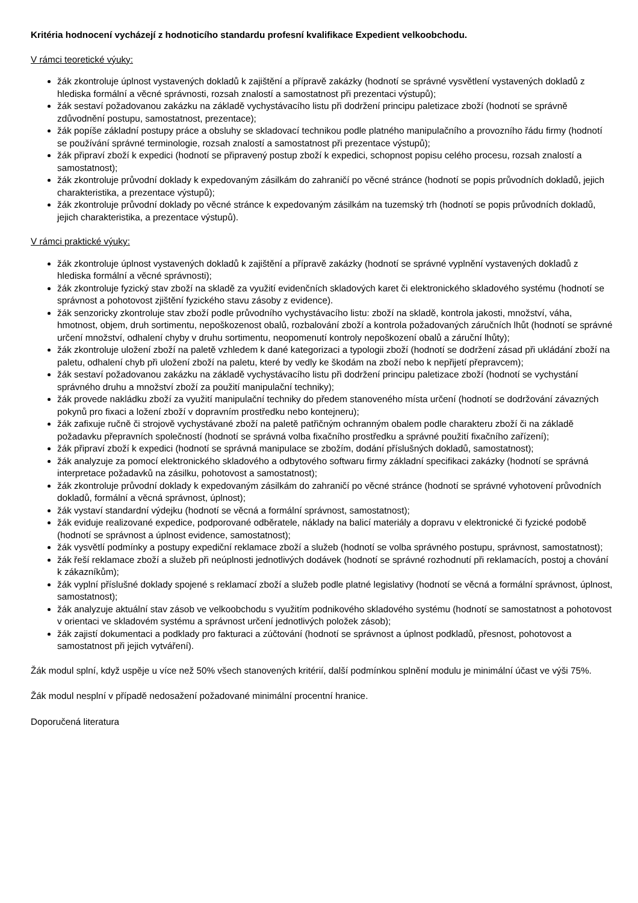Kritéria hodnocení vycházejí z hodnoticího standardu profesní kvalifikace Expedient velkoobchodu.
V rámci teoretické výuky:
žák zkontroluje úplnost vystavených dokladů k zajištění a přípravě zakázky (hodnotí se správné vysvětlení vystavených dokladů z hlediska formální a věcné správnosti, rozsah znalostí a samostatnost při prezentaci výstupů);
žák sestaví požadovanou zakázku na základě vychystávacího listu při dodržení principu paletizace zboží (hodnotí se správně zdůvodnění postupu, samostatnost, prezentace);
žák popíše základní postupy práce a obsluhy se skladovací technikou podle platného manipulačního a provozního řádu firmy (hodnotí se používání správné terminologie, rozsah znalostí a samostatnost při prezentace výstupů);
žák připraví zboží k expedici (hodnotí se připravený postup zboží k expedici, schopnost popisu celého procesu, rozsah znalostí a samostatnost);
žák zkontroluje průvodní doklady k expedovaným zásilkám do zahraničí po věcné stránce (hodnotí se popis průvodních dokladů, jejich charakteristika, a prezentace výstupů);
žák zkontroluje průvodní doklady po věcné stránce k expedovaným zásilkám na tuzemský trh (hodnotí se popis průvodních dokladů, jejich charakteristika, a prezentace výstupů).
V rámci praktické výuky:
žák zkontroluje úplnost vystavených dokladů k zajištění a přípravě zakázky (hodnotí se správné vyplnění vystavených dokladů z hlediska formální a věcné správnosti);
žák zkontroluje fyzický stav zboží na skladě za využití evidenčních skladových karet či elektronického skladového systému (hodnotí se správnost a pohotovost zjištění fyzického stavu zásoby z evidence).
žák senzoricky zkontroluje stav zboží podle průvodního vychystávacího listu: zboží na skladě, kontrola jakosti, množství, váha, hmotnost, objem, druh sortimentu, nepoškozenost obalů, rozbalování zboží a kontrola požadovaných záručních lhůt (hodnotí se správné určení množství, odhalení chyby v druhu sortimentu, neopomenutí kontroly nepoškození obalů a záruční lhůty);
žák zkontroluje uložení zboží na paletě vzhledem k dané kategorizaci a typologii zboží (hodnotí se dodržení zásad při ukládání zboží na paletu, odhalení chyb při uložení zboží na paletu, které by vedly ke škodám na zboží nebo k nepřijetí přepravcem);
žák sestaví požadovanou zakázku na základě vychystávacího listu při dodržení principu paletizace zboží (hodnotí se vychystání správného druhu a množství zboží za použití manipulační techniky);
žák provede nakládku zboží za využití manipulační techniky do předem stanoveného místa určení (hodnotí se dodržování závazných pokynů pro fixaci a ložení zboží v dopravním prostředku nebo kontejneru);
žák zafixuje ručně či strojově vychystávané zboží na paletě patřičným ochranným obalem podle charakteru zboží či na základě požadavku přepravních společností (hodnotí se správná volba fixačního prostředku a správné použití fixačního zařízení);
žák připraví zboží k expedici (hodnotí se správná manipulace se zbožím, dodání příslušných dokladů, samostatnost);
žák analyzuje za pomocí elektronického skladového a odbytového softwaru firmy základní specifikaci zakázky (hodnotí se správná interpretace požadavků na zásilku, pohotovost a samostatnost);
žák zkontroluje průvodní doklady k expedovaným zásilkám do zahraničí po věcné stránce (hodnotí se správné vyhotovení průvodních dokladů, formální a věcná správnost, úplnost);
žák vystaví standardní výdejku (hodnotí se věcná a formální správnost, samostatnost);
žák eviduje realizované expedice, podporované odběratele, náklady na balicí materiály a dopravu v elektronické či fyzické podobě (hodnotí se správnost a úplnost evidence, samostatnost);
žák vysvětlí podmínky a postupy expediční reklamace zboží a služeb (hodnotí se volba správného postupu, správnost, samostatnost);
žák řeší reklamace zboží a služeb při neúplnosti jednotlivých dodávek (hodnotí se správné rozhodnutí při reklamacích, postoj a chování k zákazníkům);
žák vyplní příslušné doklady spojené s reklamací zboží a služeb podle platné legislativy (hodnotí se věcná a formální správnost, úplnost, samostatnost);
žák analyzuje aktuální stav zásob ve velkoobchodu s využitím podnikového skladového systému (hodnotí se samostatnost a pohotovost v orientaci ve skladovém systému a správnost určení jednotlivých položek zásob);
žák zajistí dokumentaci a podklady pro fakturaci a zúčtování (hodnotí se správnost a úplnost podkladů, přesnost, pohotovost a samostatnost při jejich vytváření).
Žák modul splní, když uspěje u více než 50% všech stanovených kritérií, další podmínkou splnění modulu je minimální účast ve výši 75%.
Žák modul nesplní v případě nedosažení požadované minimální procentní hranice.
Doporučená literatura